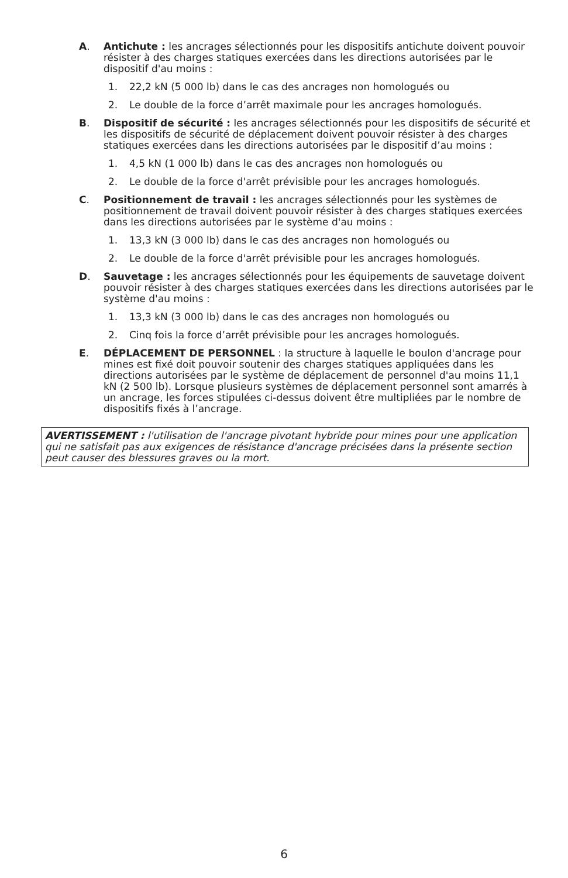A. Antichute : les ancrages sélectionnés pour les dispositifs antichute doivent pouvoir résister à des charges statiques exercées dans les directions autorisées par le dispositif d'au moins :
1. 22,2 kN (5 000 lb) dans le cas des ancrages non homologués ou
2. Le double de la force d’arrêt maximale pour les ancrages homologués.
B. Dispositif de sécurité : les ancrages sélectionnés pour les dispositifs de sécurité et les dispositifs de sécurité de déplacement doivent pouvoir résister à des charges statiques exercées dans les directions autorisées par le dispositif d’au moins :
1. 4,5 kN (1 000 lb) dans le cas des ancrages non homologués ou
2. Le double de la force d'arrêt prévisible pour les ancrages homologués.
C. Positionnement de travail : les ancrages sélectionnés pour les systèmes de positionnement de travail doivent pouvoir résister à des charges statiques exercées dans les directions autorisées par le système d'au moins :
1. 13,3 kN (3 000 lb) dans le cas des ancrages non homologués ou
2. Le double de la force d'arrêt prévisible pour les ancrages homologués.
D. Sauvetage : les ancrages sélectionnés pour les équipements de sauvetage doivent pouvoir résister à des charges statiques exercées dans les directions autorisées par le système d'au moins :
1. 13,3 kN (3 000 lb) dans le cas des ancrages non homologués ou
2. Cinq fois la force d’arrêt prévisible pour les ancrages homologués.
E. DÉPLACEMENT DE PERSONNEL : la structure à laquelle le boulon d'ancrage pour mines est fixé doit pouvoir soutenir des charges statiques appliquées dans les directions autorisées par le système de déplacement de personnel d'au moins 11,1 kN (2 500 lb). Lorsque plusieurs systèmes de déplacement personnel sont amarrés à un ancrage, les forces stipulées ci-dessus doivent être multipliées par le nombre de dispositifs fixés à l’ancrage.
AVERTISSEMENT : l'utilisation de l'ancrage pivotant hybride pour mines pour une application qui ne satisfait pas aux exigences de résistance d'ancrage précisées dans la présente section peut causer des blessures graves ou la mort.
6